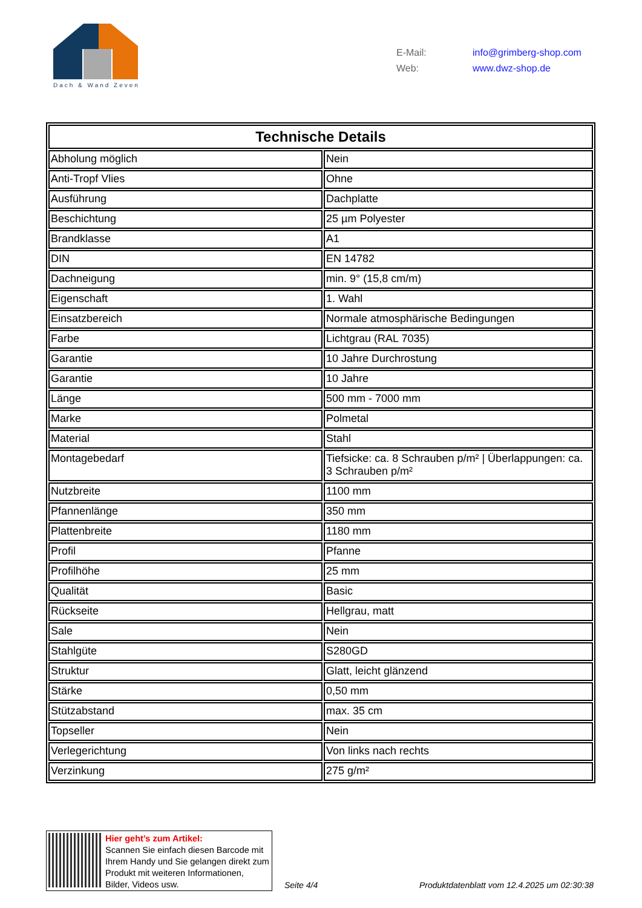Dach & Wand Zeven
E-Mail: info@grimberg-shop.com
Web: www.dwz-shop.de
| Technische Details | |
| --- | --- |
| Abholung möglich | Nein |
| Anti-Tropf Vlies | Ohne |
| Ausführung | Dachplatte |
| Beschichtung | 25 µm Polyester |
| Brandklasse | A1 |
| DIN | EN 14782 |
| Dachneigung | min. 9° (15,8 cm/m) |
| Eigenschaft | 1. Wahl |
| Einsatzbereich | Normale atmosphärische Bedingungen |
| Farbe | Lichtgrau (RAL 7035) |
| Garantie | 10 Jahre Durchrostung |
| Garantie | 10 Jahre |
| Länge | 500 mm - 7000 mm |
| Marke | Polmetal |
| Material | Stahl |
| Montagebedarf | Tiefsicke: ca. 8 Schrauben p/m² / Überlappungen: ca. 3 Schrauben p/m² |
| Nutzbreite | 1100 mm |
| Pfannenlänge | 350 mm |
| Plattenbreite | 1180 mm |
| Profil | Pfanne |
| Profilhöhe | 25 mm |
| Qualität | Basic |
| Rückseite | Hellgrau, matt |
| Sale | Nein |
| Stahlgüte | S280GD |
| Struktur | Glatt, leicht glänzend |
| Stärke | 0,50 mm |
| Stützabstand | max. 35 cm |
| Topseller | Nein |
| Verlegerichtung | Von links nach rechts |
| Verzinkung | 275 g/m² |
Hier geht’s zum Artikel:
Scannen Sie einfach diesen Barcode mit Ihrem Handy und Sie gelangen direkt zum Produkt mit weiteren Informationen, Bilder, Videos usw.
Seite 4/4
Produktdatenblatt vom 12.4.2025 um 02:30:38